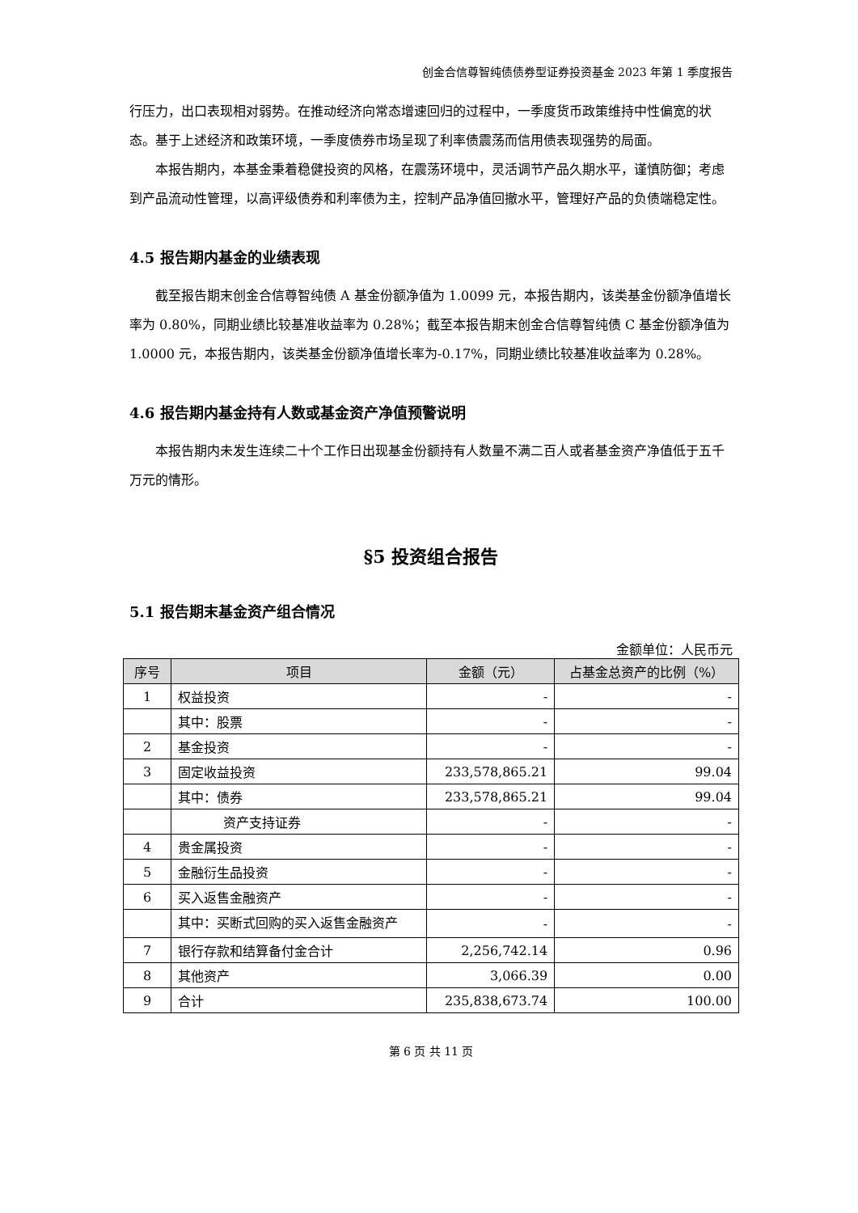创金合信尊智纯债债券型证券投资基金 2023 年第 1 季度报告
行压力，出口表现相对弱势。在推动经济向常态增速回归的过程中，一季度货币政策维持中性偏宽的状态。基于上述经济和政策环境，一季度债券市场呈现了利率债震荡而信用债表现强势的局面。
本报告期内，本基金秉着稳健投资的风格，在震荡环境中，灵活调节产品久期水平，谨慎防御；考虑到产品流动性管理，以高评级债券和利率债为主，控制产品净值回撤水平，管理好产品的负债端稳定性。
4.5 报告期内基金的业绩表现
截至报告期末创金合信尊智纯债 A 基金份额净值为 1.0099 元，本报告期内，该类基金份额净值增长率为 0.80%，同期业绩比较基准收益率为 0.28%；截至本报告期末创金合信尊智纯债 C 基金份额净值为 1.0000 元，本报告期内，该类基金份额净值增长率为-0.17%，同期业绩比较基准收益率为 0.28%。
4.6 报告期内基金持有人数或基金资产净值预警说明
本报告期内未发生连续二十个工作日出现基金份额持有人数量不满二百人或者基金资产净值低于五千万元的情形。
§5 投资组合报告
5.1 报告期末基金资产组合情况
金额单位：人民币元
| 序号 | 项目 | 金额（元） | 占基金总资产的比例（%） |
| --- | --- | --- | --- |
| 1 | 权益投资 | - | - |
| | 其中：股票 | - | - |
| 2 | 基金投资 | - | - |
| 3 | 固定收益投资 | 233,578,865.21 | 99.04 |
| | 其中：债券 | 233,578,865.21 | 99.04 |
| | 资产支持证券 | - | - |
| 4 | 贵金属投资 | - | - |
| 5 | 金融衍生品投资 | - | - |
| 6 | 买入返售金融资产 | - | - |
| | 其中：买断式回购的买入返售金融资产 | - | - |
| 7 | 银行存款和结算备付金合计 | 2,256,742.14 | 0.96 |
| 8 | 其他资产 | 3,066.39 | 0.00 |
| 9 | 合计 | 235,838,673.74 | 100.00 |
第 6 页 共 11 页